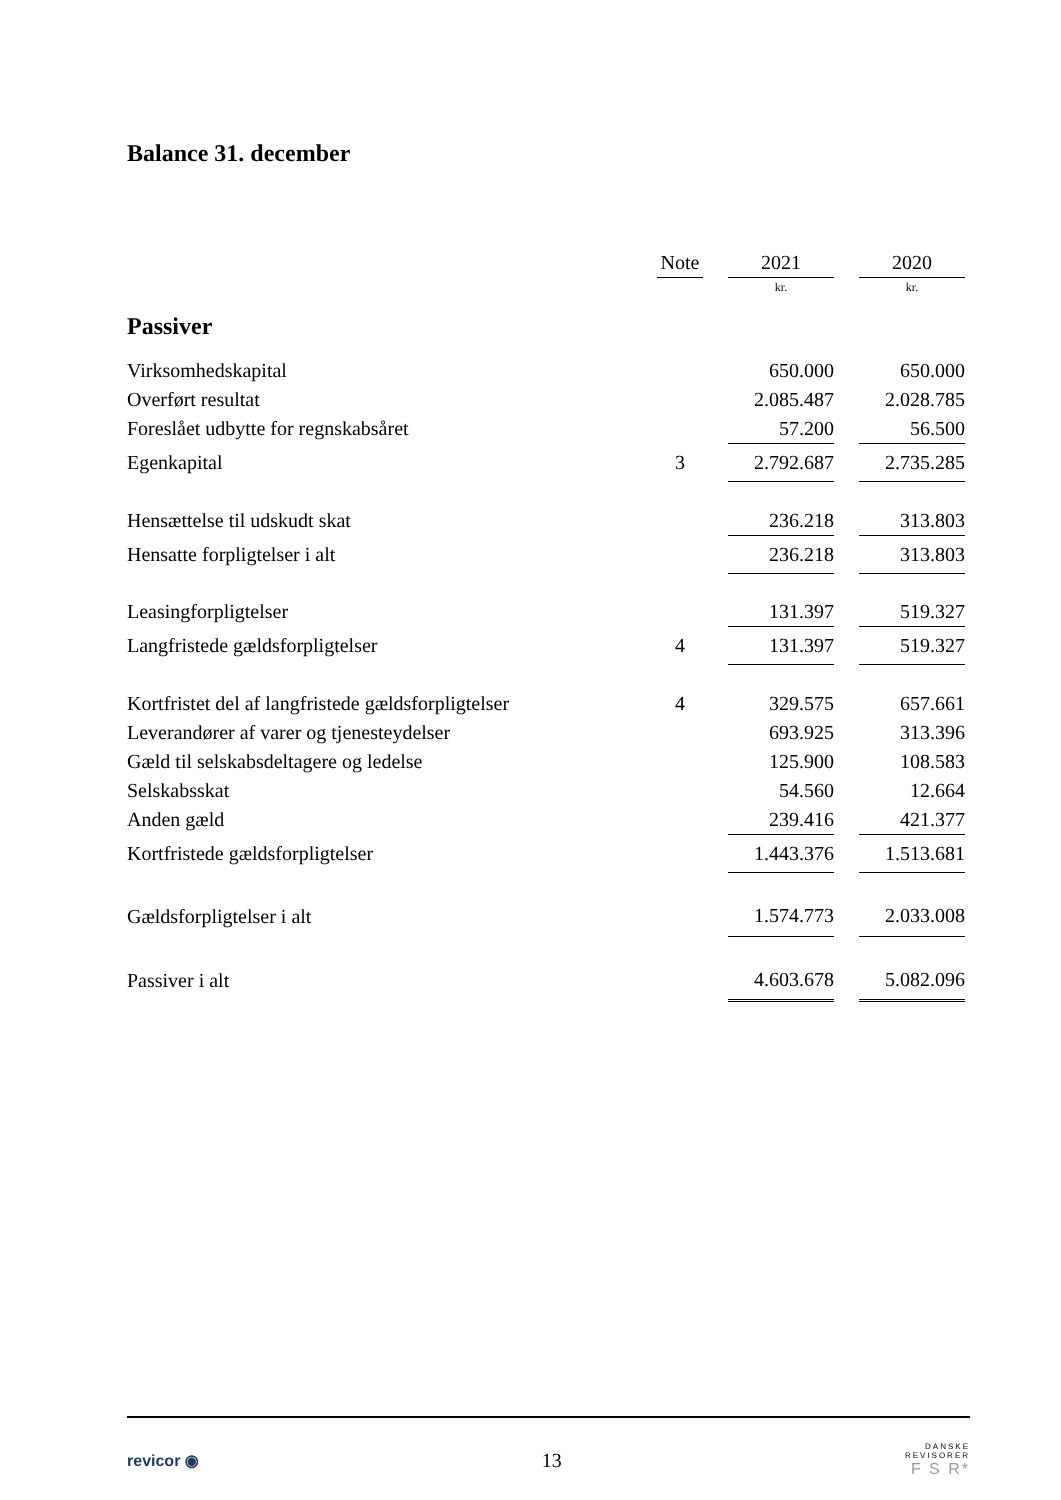Balance 31. december
| | Note | | 2021 | | 2020 |
| | | | kr. | | kr. |
| Passiver | | | | | |
| Virksomhedskapital | | | 650.000 | | 650.000 |
| Overført resultat | | | 2.085.487 | | 2.028.785 |
| Foreslået udbytte for regnskabsåret | | | 57.200 | | 56.500 |
| Egenkapital | 3 | | 2.792.687 | | 2.735.285 |
| Hensættelse til udskudt skat | | | 236.218 | | 313.803 |
| Hensatte forpligtelser i alt | | | 236.218 | | 313.803 |
| Leasingforpligtelser | | | 131.397 | | 519.327 |
| Langfristede gældsforpligtelser | 4 | | 131.397 | | 519.327 |
| Kortfristet del af langfristede gældsforpligtelser | 4 | | 329.575 | | 657.661 |
| Leverandører af varer og tjenesteydelser | | | 693.925 | | 313.396 |
| Gæld til selskabsdeltagere og ledelse | | | 125.900 | | 108.583 |
| Selskabsskat | | | 54.560 | | 12.664 |
| Anden gæld | | | 239.416 | | 421.377 |
| Kortfristede gældsforpligtelser | | | 1.443.376 | | 1.513.681 |
| Gældsforpligtelser i alt | | | 1.574.773 | | 2.033.008 |
| Passiver i alt | | | 4.603.678 | | 5.082.096 |
revicor ◉
13
DANSKE
REVISORER
F S R*